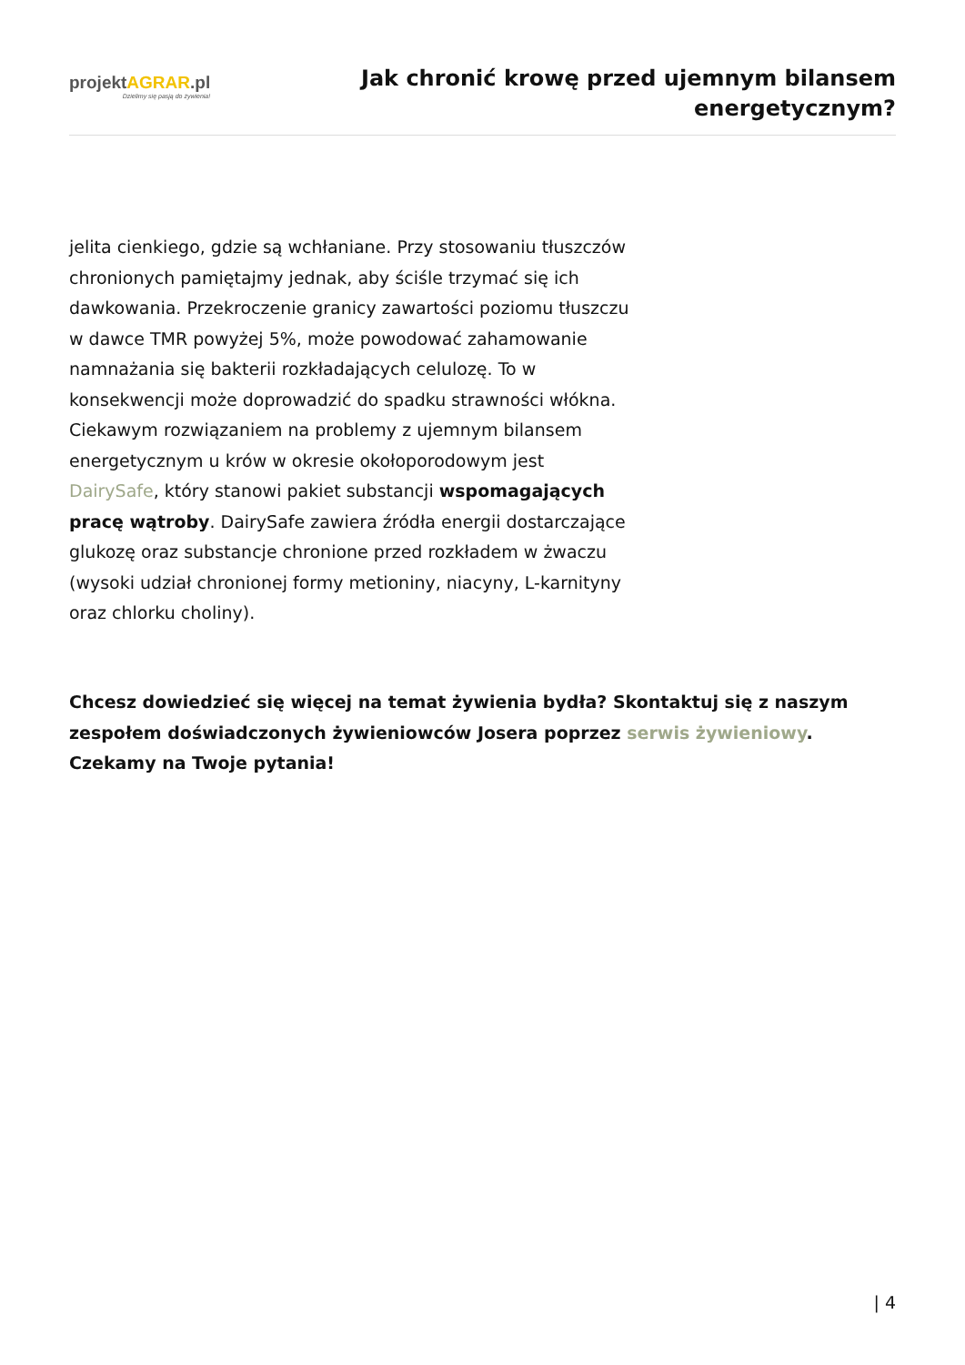projektAGRAR.pl
Dzielimy się pasją do żywienia!
Jak chronić krowę przed ujemnym bilansem
energetycznym?
jelita cienkiego, gdzie są wchłaniane. Przy stosowaniu tłuszczów chronionych pamiętajmy jednak, aby ściśle trzymać się ich dawkowania. Przekroczenie granicy zawartości poziomu tłuszczu w dawce TMR powyżej 5%, może powodować zahamowanie namnażania się bakterii rozkładających celulozę. To w konsekwencji może doprowadzić do spadku strawności włókna.
Ciekawym rozwiązaniem na problemy z ujemnym bilansem energetycznym u krów w okresie okołoporodowym jest DairySafe, który stanowi pakiet substancji wspomagających pracę wątroby. DairySafe zawiera źródła energii dostarczające glukozę oraz substancje chronione przed rozkładem w żwaczu (wysoki udział chronionej formy metioniny, niacyny, L-karnityny oraz chlorku choliny).
Chcesz dowiedzieć się więcej na temat żywienia bydła? Skontaktuj się z naszym zespołem doświadczonych żywieniowców Josera poprzez serwis żywieniowy. Czekamy na Twoje pytania!
| 4